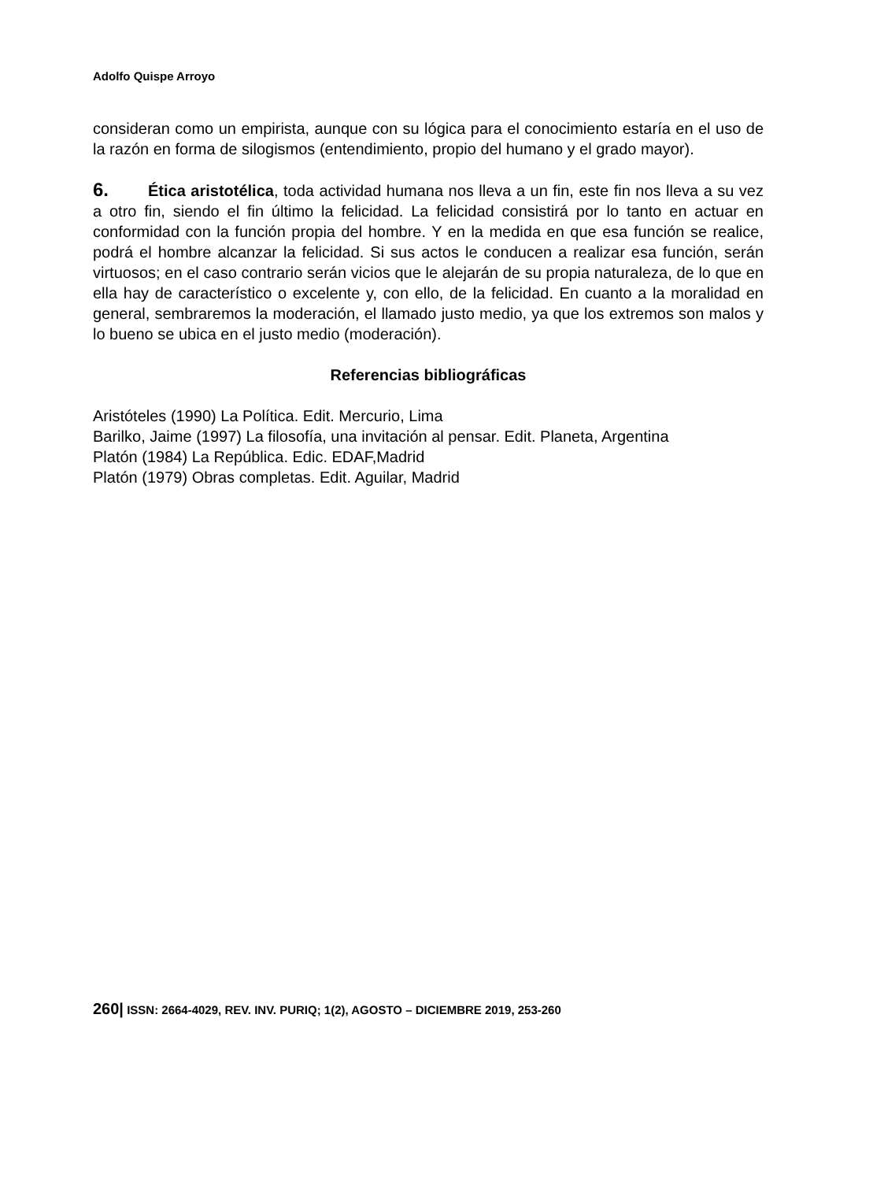Adolfo Quispe Arroyo
consideran como un empirista, aunque con su lógica para el conocimiento estaría en el uso de la razón en forma de silogismos (entendimiento, propio del humano y el grado mayor).
6. Ética aristotélica, toda actividad humana nos lleva a un fin, este fin nos lleva a su vez a otro fin, siendo el fin último la felicidad. La felicidad consistirá por lo tanto en actuar en conformidad con la función propia del hombre. Y en la medida en que esa función se realice, podrá el hombre alcanzar la felicidad. Si sus actos le conducen a realizar esa función, serán virtuosos; en el caso contrario serán vicios que le alejarán de su propia naturaleza, de lo que en ella hay de característico o excelente y, con ello, de la felicidad. En cuanto a la moralidad en general, sembraremos la moderación, el llamado justo medio, ya que los extremos son malos y lo bueno se ubica en el justo medio (moderación).
Referencias bibliográficas
Aristóteles (1990) La Política. Edit. Mercurio, Lima
Barilko, Jaime (1997) La filosofía, una invitación al pensar. Edit. Planeta, Argentina
Platón (1984) La República. Edic. EDAF,Madrid
Platón (1979) Obras completas. Edit. Aguilar, Madrid
260| ISSN: 2664-4029, REV. INV. PURIQ; 1(2), AGOSTO – DICIEMBRE 2019, 253-260